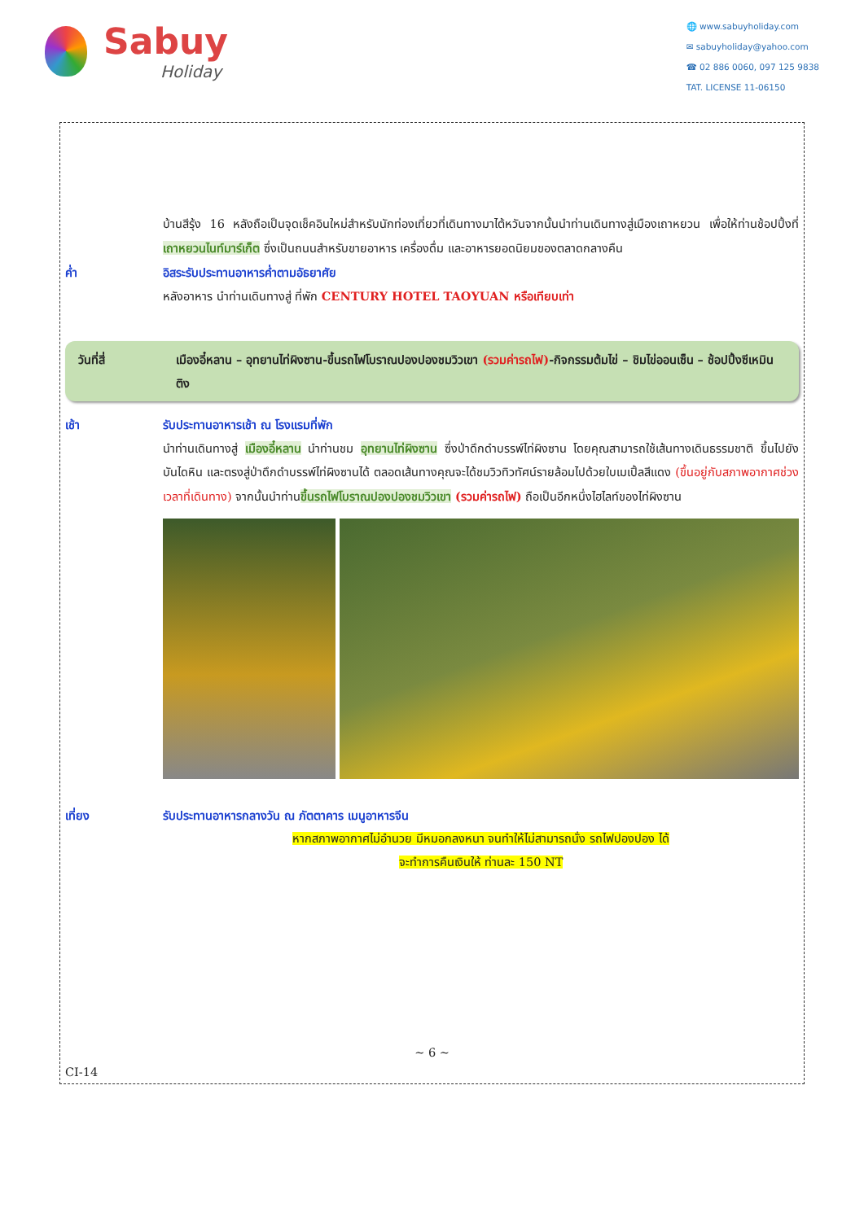Sabuy
Holiday
🌐 www.sabuyholiday.com
✉ sabuyholiday@yahoo.com
☎ 02 886 0060, 097 125 9838
TAT. LICENSE 11-06150
บ้านสีรุ้ง 16 หลังถือเป็นจุดเช็คอินใหม่สำหรับนักท่องเที่ยวที่เดินทางมาไต้หวันจากนั้นนำท่านเดินทางสู่เมืองเถาหยวน เพื่อให้ท่านช้อปปิ้งที่ เถาหยวนไนท์มาร์เก็ต ซึ่งเป็นถนนสำหรับขายอาหาร เครื่องดื่ม และอาหารยอดนิยมของตลาดกลางคืน
ค่ำ อิสระรับประทานอาหารค่ำตามอัธยาศัย
หลังอาหาร นำท่านเดินทางสู่ ที่พัก CENTURY HOTEL TAOYUAN หรือเทียบเท่า
วันที่สี่ เมืองอี๋หลาน – อุทยานไท่ผิงซาน-ขึ้นรถไฟโบราณปองปองชมวิวเขา (รวมค่ารถไฟ)-กิจกรรมต้มไข่ – ชิมไข่ออนเซ็น – ช้อปปิ้งซีเหมินติง
เช้า รับประทานอาหารเช้า ณ โรงแรมที่พัก
นำท่านเดินทางสู่ เมืองอี๋หลาน นำท่านชม อุทยานไท่ผิงซาน ซึ่งป่าดึกดำบรรพ์ไท่ผิงซาน โดยคุณสามารถใช้เส้นทางเดินธรรมชาติ ขึ้นไปยังบันไดหิน และตรงสู่ป่าดึกดำบรรพ์ไท่ผิงซานได้ ตลอดเส้นทางคุณจะได้ชมวิวทิวทัศน์รายล้อมไปด้วยใบเมเปิ้ลสีแดง (ขึ้นอยู่กับสภาพอากาศช่วงเวลาที่เดินทาง) จากนั้นนำท่านขึ้นรถไฟโบราณปองปองชมวิวเขา (รวมค่ารถไฟ) ถือเป็นอีกหนึ่งไฮไลท์ของไท่ผิงซาน
เที่ยง รับประทานอาหารกลางวัน ณ ภัตตาคาร เมนูอาหารจีน
หากสภาพอากาศไม่อำนวย มีหมอกลงหนา จนทำให้ไม่สามารถนั่ง รถไฟปองปอง ได้
จะทำการคืนเงินให้ ท่านละ 150 NT
~ 6 ~
CI-14